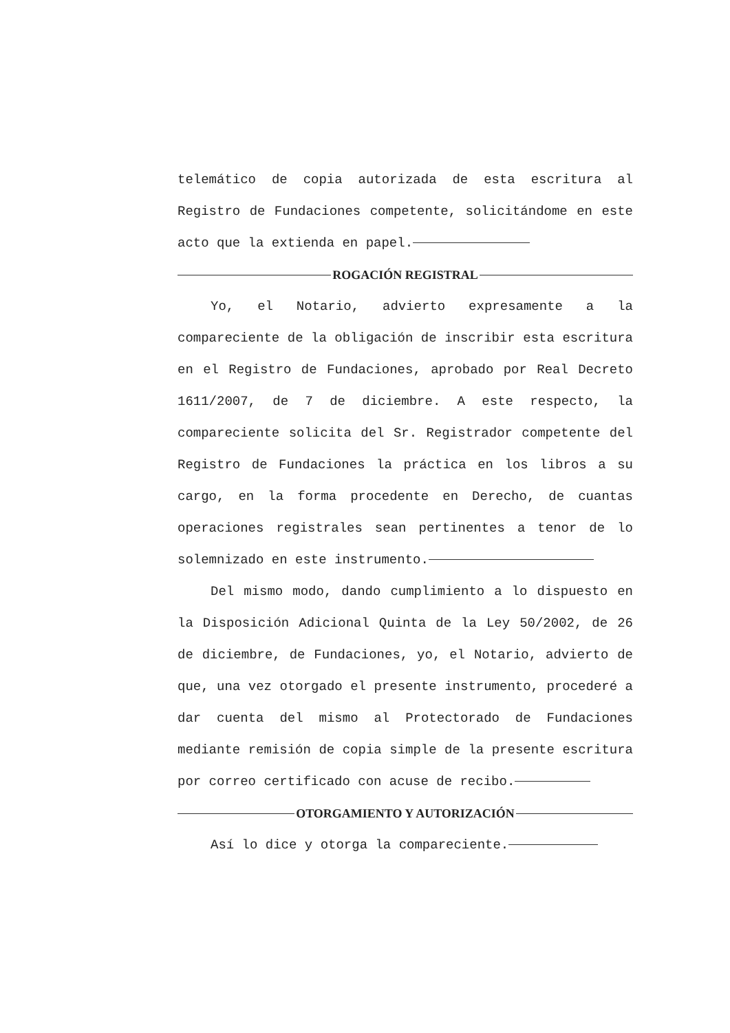telemático de copia autorizada de esta escritura al Registro de Fundaciones competente, solicitándome en este acto que la extienda en papel.
ROGACIÓN REGISTRAL
Yo, el Notario, advierto expresamente a la compareciente de la obligación de inscribir esta escritura en el Registro de Fundaciones, aprobado por Real Decreto 1611/2007, de 7 de diciembre. A este respecto, la compareciente solicita del Sr. Registrador competente del Registro de Fundaciones la práctica en los libros a su cargo, en la forma procedente en Derecho, de cuantas operaciones registrales sean pertinentes a tenor de lo solemnizado en este instrumento.
Del mismo modo, dando cumplimiento a lo dispuesto en la Disposición Adicional Quinta de la Ley 50/2002, de 26 de diciembre, de Fundaciones, yo, el Notario, advierto de que, una vez otorgado el presente instrumento, procederé a dar cuenta del mismo al Protectorado de Fundaciones mediante remisión de copia simple de la presente escritura por correo certificado con acuse de recibo.
OTORGAMIENTO Y AUTORIZACIÓN
Así lo dice y otorga la compareciente.